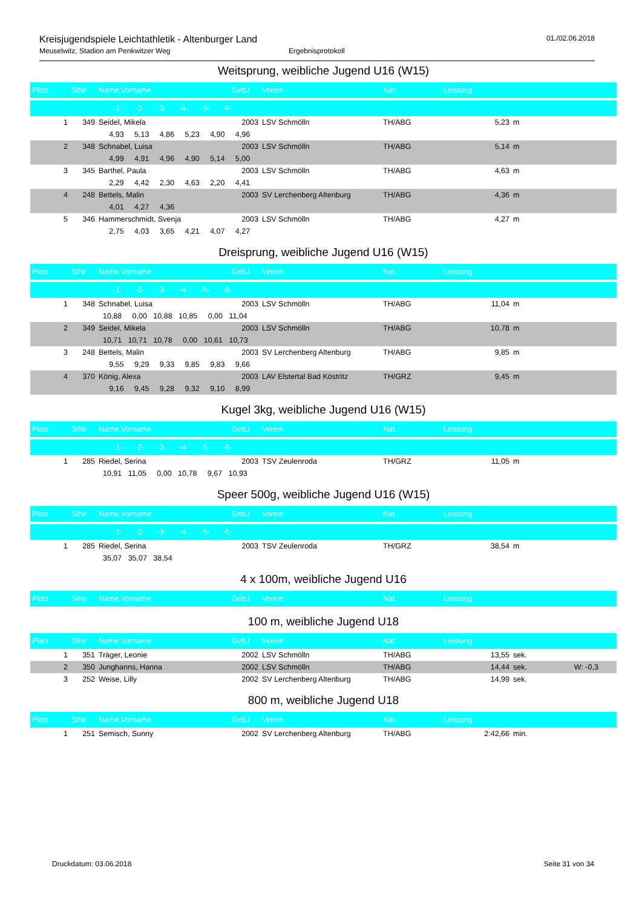Kreisjugendspiele Leichtathletik - Altenburger Land
Meuselwitz, Stadion am Penkwitzer Weg Ergebnisprotokoll
01./02.06.2018
Weitsprung, weibliche Jugend U16 (W15)
| Platz | StNr | Name,Vorname | GebJ | Verein | Nat. | Leistung | | |
| --- | --- | --- | --- | --- | --- | --- | --- | --- |
| | | -1- -2- -3- -4- -5- -6- | | | | | | |
| 1 | 349 | Seidel, Mikela | 2003 | LSV Schmölln | TH/ABG | 5,23 | m | |
| | | 4,93 5,13 4,86 5,23 4,90 4,96 | | | | | | |
| 2 | 348 | Schnabel, Luisa | 2003 | LSV Schmölln | TH/ABG | 5,14 | m | |
| | | 4,99 4,91 4,96 4,90 5,14 5,00 | | | | | | |
| 3 | 345 | Barthel, Paula | 2003 | LSV Schmölln | TH/ABG | 4,63 | m | |
| | | 2,29 4,42 2,30 4,63 2,20 4,41 | | | | | | |
| 4 | 248 | Bettels, Malin | 2003 | SV Lerchenberg Altenburg | TH/ABG | 4,36 | m | |
| | | 4,01 4,27 4,36 | | | | | | |
| 5 | 346 | Hammerschmidt, Svenja | 2003 | LSV Schmölln | TH/ABG | 4,27 | m | |
| | | 2,75 4,03 3,65 4,21 4,07 4,27 | | | | | | |
Dreisprung, weibliche Jugend U16 (W15)
| Platz | StNr | Name,Vorname | GebJ | Verein | Nat. | Leistung | | |
| --- | --- | --- | --- | --- | --- | --- | --- | --- |
| | | -1- -2- -3- -4- -5- -6- | | | | | | |
| 1 | 348 | Schnabel, Luisa | 2003 | LSV Schmölln | TH/ABG | 11,04 | m | |
| | | 10,88 0,00 10,88 10,85 0,00 11,04 | | | | | | |
| 2 | 349 | Seidel, Mikela | 2003 | LSV Schmölln | TH/ABG | 10,78 | m | |
| | | 10,71 10,71 10,78 0,00 10,61 10,73 | | | | | | |
| 3 | 248 | Bettels, Malin | 2003 | SV Lerchenberg Altenburg | TH/ABG | 9,85 | m | |
| | | 9,55 9,29 9,33 9,85 9,83 9,66 | | | | | | |
| 4 | 370 | König, Alexa | 2003 | LAV Elstertal Bad Köstritz | TH/GRZ | 9,45 | m | |
| | | 9,16 9,45 9,28 9,32 9,10 8,99 | | | | | | |
Kugel 3kg, weibliche Jugend U16 (W15)
| Platz | StNr | Name,Vorname | GebJ | Verein | Nat. | Leistung | | |
| --- | --- | --- | --- | --- | --- | --- | --- | --- |
| | | -1- -2- -3- -4- -5- -6- | | | | | | |
| 1 | 285 | Riedel, Serina | 2003 | TSV Zeulenroda | TH/GRZ | 11,05 | m | |
| | | 10,91 11,05 0,00 10,78 9,67 10,93 | | | | | | |
Speer 500g, weibliche Jugend U16 (W15)
| Platz | StNr | Name,Vorname | GebJ | Verein | Nat. | Leistung | | |
| --- | --- | --- | --- | --- | --- | --- | --- | --- |
| | | -1- -2- -3- -4- -5- -6- | | | | | | |
| 1 | 285 | Riedel, Serina | 2003 | TSV Zeulenroda | TH/GRZ | 38,54 | m | |
| | | 35,07 35,07 38,54 | | | | | | |
4 x 100m, weibliche Jugend U16
| Platz | StNr | Name,Vorname | GebJ | Verein | Nat. | Leistung | | |
| --- | --- | --- | --- | --- | --- | --- | --- | --- |
100 m, weibliche Jugend U18
| Platz | StNr | Name,Vorname | GebJ | Verein | Nat. | Leistung | | |
| --- | --- | --- | --- | --- | --- | --- | --- | --- |
| 1 | 351 | Träger, Leonie | 2002 | LSV Schmölln | TH/ABG | 13,55 | sek. | |
| 2 | 350 | Junghanns, Hanna | 2002 | LSV Schmölln | TH/ABG | 14,44 | sek. | W: -0,3 |
| 3 | 252 | Weise, Lilly | 2002 | SV Lerchenberg Altenburg | TH/ABG | 14,99 | sek. | |
800 m, weibliche Jugend U18
| Platz | StNr | Name,Vorname | GebJ | Verein | Nat. | Leistung | | |
| --- | --- | --- | --- | --- | --- | --- | --- | --- |
| 1 | 251 | Semisch, Sunny | 2002 | SV Lerchenberg Altenburg | TH/ABG | 2:42,66 | min. | |
Druckdatum: 03.06.2018 Seite 31 von 34